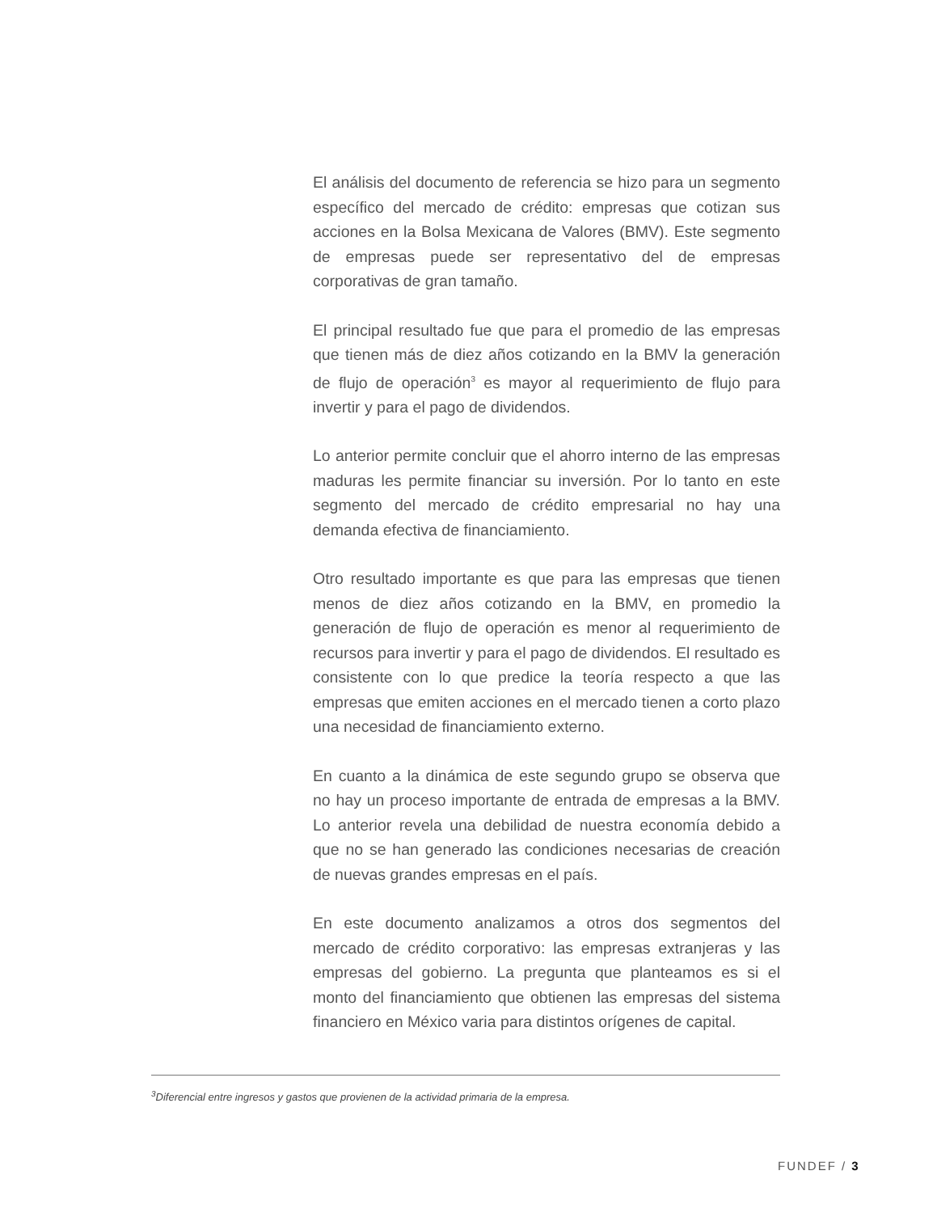El análisis del documento de referencia se hizo para un segmento específico del mercado de crédito: empresas que cotizan sus acciones en la Bolsa Mexicana de Valores (BMV). Este segmento de empresas puede ser representativo del de empresas corporativas de gran tamaño.
El principal resultado fue que para el promedio de las empresas que tienen más de diez años cotizando en la BMV la generación de flujo de operación<sup>3</sup> es mayor al requerimiento de flujo para invertir y para el pago de dividendos.
Lo anterior permite concluir que el ahorro interno de las empresas maduras les permite financiar su inversión. Por lo tanto en este segmento del mercado de crédito empresarial no hay una demanda efectiva de financiamiento.
Otro resultado importante es que para las empresas que tienen menos de diez años cotizando en la BMV, en promedio la generación de flujo de operación es menor al requerimiento de recursos para invertir y para el pago de dividendos. El resultado es consistente con lo que predice la teoría respecto a que las empresas que emiten acciones en el mercado tienen a corto plazo una necesidad de financiamiento externo.
En cuanto a la dinámica de este segundo grupo se observa que no hay un proceso importante de entrada de empresas a la BMV. Lo anterior revela una debilidad de nuestra economía debido a que no se han generado las condiciones necesarias de creación de nuevas grandes empresas en el país.
En este documento analizamos a otros dos segmentos del mercado de crédito corporativo: las empresas extranjeras y las empresas del gobierno. La pregunta que planteamos es si el monto del financiamiento que obtienen las empresas del sistema financiero en México varia para distintos orígenes de capital.
<sup>3</sup> Diferencial entre ingresos y gastos que provienen de la actividad primaria de la empresa.
FUNDEF / 3